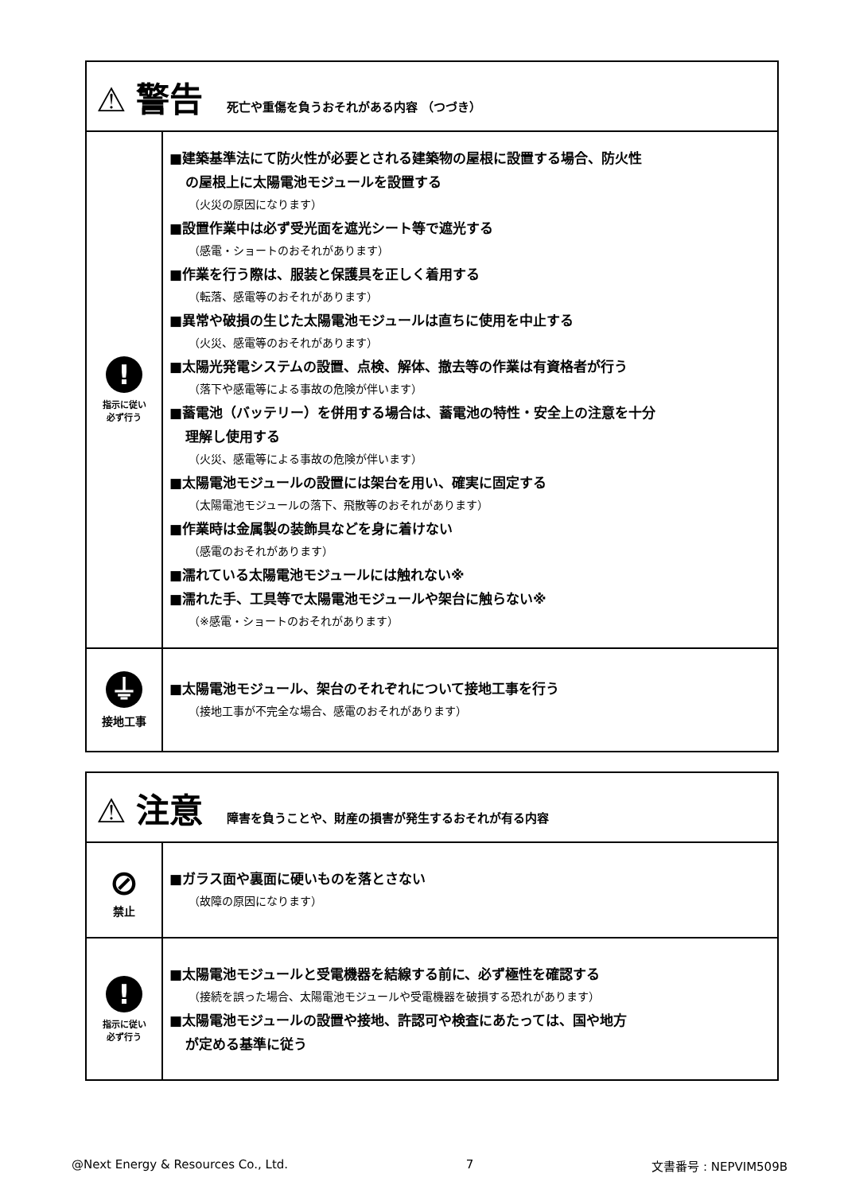| ⚠ 警告 死亡や重傷を負うおそれがある内容 （つづき） | |
| ! 指示に従い 必ず行う | ■建築基準法にて防火性が必要とされる建築物の屋根に設置する場合、防火性 の屋根上に太陽電池モジュールを設置する （火災の原因になります） ■設置作業中は必ず受光面を遮光シート等で遮光する （感電・ショートのおそれがあります） ■作業を行う際は、服装と保護具を正しく着用する （転落、感電等のおそれがあります） ■異常や破損の生じた太陽電池モジュールは直ちに使用を中止する （火災、感電等のおそれがあります） ■太陽光発電システムの設置、点検、解体、撤去等の作業は有資格者が行う （落下や感電等による事故の危険が伴います） ■蓄電池（バッテリー）を併用する場合は、蓄電池の特性・安全上の注意を十分 理解し使用する （火災、感電等による事故の危険が伴います） ■太陽電池モジュールの設置には架台を用い、確実に固定する （太陽電池モジュールの落下、飛散等のおそれがあります） ■作業時は金属製の装飾具などを身に着けない （感電のおそれがあります） ■濡れている太陽電池モジュールには触れない※ ■濡れた手、工具等で太陽電池モジュールや架台に触らない※ （※感電・ショートのおそれがあります） |
| ⏚ 接地工事 | ■太陽電池モジュール、架台のそれぞれについて接地工事を行う （接地工事が不完全な場合、感電のおそれがあります） |
| ⚠ 注意 障害を負うことや、財産の損害が発生するおそれが有る内容 | |
| ⊘ 禁止 | ■ガラス面や裏面に硬いものを落とさない （故障の原因になります） |
| ! 指示に従い 必ず行う | ■太陽電池モジュールと受電機器を結線する前に、必ず極性を確認する （接続を誤った場合、太陽電池モジュールや受電機器を破損する恐れがあります） ■太陽電池モジュールの設置や接地、許認可や検査にあたっては、国や地方 が定める基準に従う |
@Next Energy & Resources Co., Ltd. 7 文書番号 : NEPVIM509B